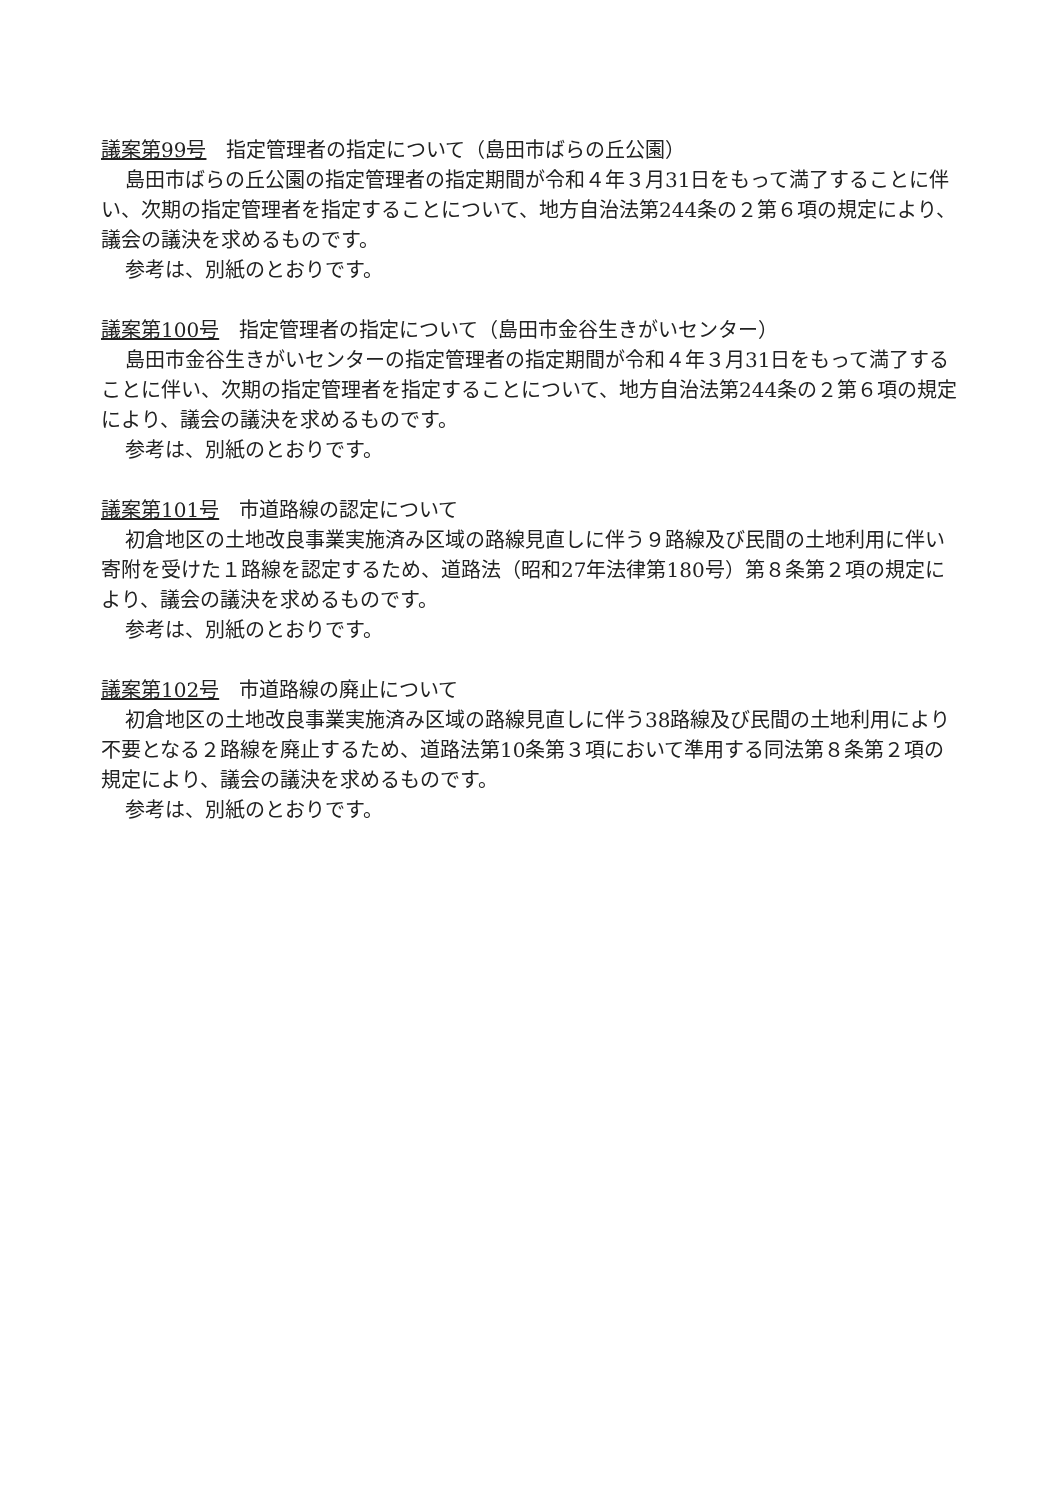議案第99号　指定管理者の指定について（島田市ばらの丘公園）
島田市ばらの丘公園の指定管理者の指定期間が令和４年３月31日をもって満了することに伴い、次期の指定管理者を指定することについて、地方自治法第244条の２第６項の規定により、議会の議決を求めるものです。
参考は、別紙のとおりです。
議案第100号　指定管理者の指定について（島田市金谷生きがいセンター）
島田市金谷生きがいセンターの指定管理者の指定期間が令和４年３月31日をもって満了することに伴い、次期の指定管理者を指定することについて、地方自治法第244条の２第６項の規定により、議会の議決を求めるものです。
参考は、別紙のとおりです。
議案第101号　市道路線の認定について
初倉地区の土地改良事業実施済み区域の路線見直しに伴う９路線及び民間の土地利用に伴い寄附を受けた１路線を認定するため、道路法（昭和27年法律第180号）第８条第２項の規定により、議会の議決を求めるものです。
参考は、別紙のとおりです。
議案第102号　市道路線の廃止について
初倉地区の土地改良事業実施済み区域の路線見直しに伴う38路線及び民間の土地利用により不要となる２路線を廃止するため、道路法第10条第３項において準用する同法第８条第２項の規定により、議会の議決を求めるものです。
参考は、別紙のとおりです。